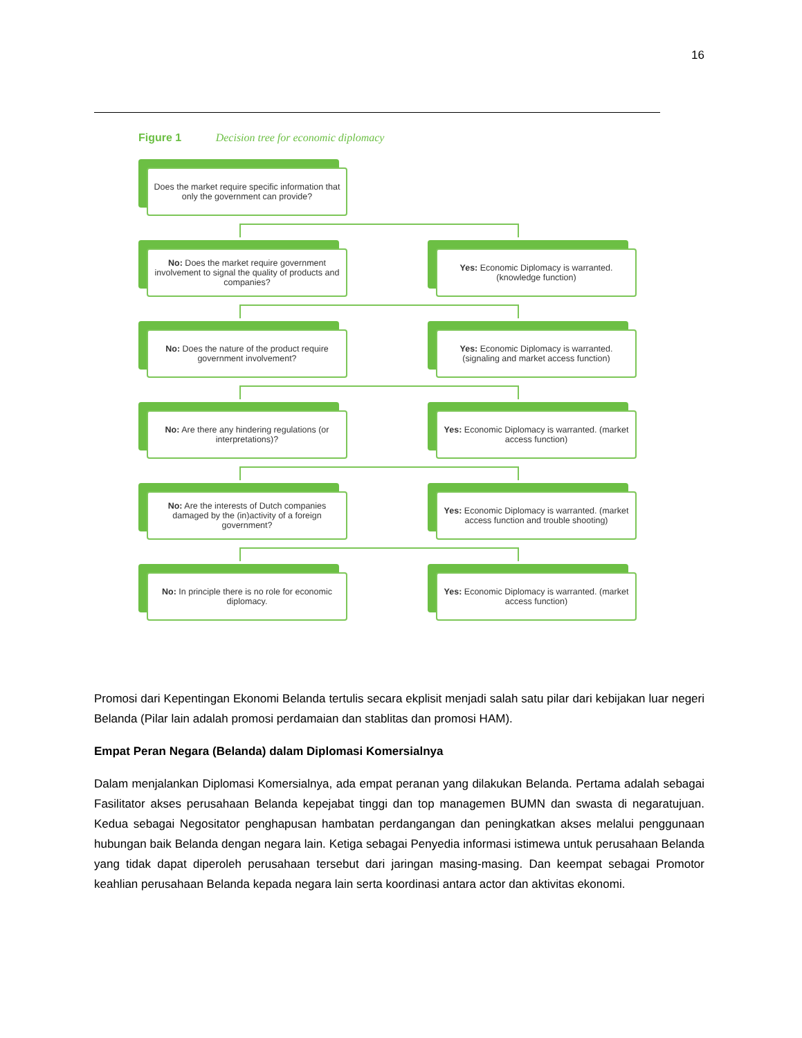16
Figure 1 Decision tree for economic diplomacy
Does the market require specific information that only the government can provide?
No: Does the market require government involvement to signal the quality of products and companies?
Yes: Economic Diplomacy is warranted. (knowledge function)
No: Does the nature of the product require government involvement?
Yes: Economic Diplomacy is warranted. (signaling and market access function)
No: Are there any hindering regulations (or interpretations)?
Yes: Economic Diplomacy is warranted. (market access function)
No: Are the interests of Dutch companies damaged by the (in)activity of a foreign government?
Yes: Economic Diplomacy is warranted. (market access function and trouble shooting)
No: In principle there is no role for economic diplomacy.
Yes: Economic Diplomacy is warranted. (market access function)
Promosi dari Kepentingan Ekonomi Belanda tertulis secara ekplisit menjadi salah satu pilar dari kebijakan luar negeri Belanda (Pilar lain adalah promosi perdamaian dan stablitas dan promosi HAM).
Empat Peran Negara (Belanda) dalam Diplomasi Komersialnya
Dalam menjalankan Diplomasi Komersialnya, ada empat peranan yang dilakukan Belanda. Pertama adalah sebagai Fasilitator akses perusahaan Belanda kepejabat tinggi dan top managemen BUMN dan swasta di negaratujuan. Kedua sebagai Negositator penghapusan hambatan perdangangan dan peningkatkan akses melalui penggunaan hubungan baik Belanda dengan negara lain. Ketiga sebagai Penyedia informasi istimewa untuk perusahaan Belanda yang tidak dapat diperoleh perusahaan tersebut dari jaringan masing-masing. Dan keempat sebagai Promotor keahlian perusahaan Belanda kepada negara lain serta koordinasi antara actor dan aktivitas ekonomi.